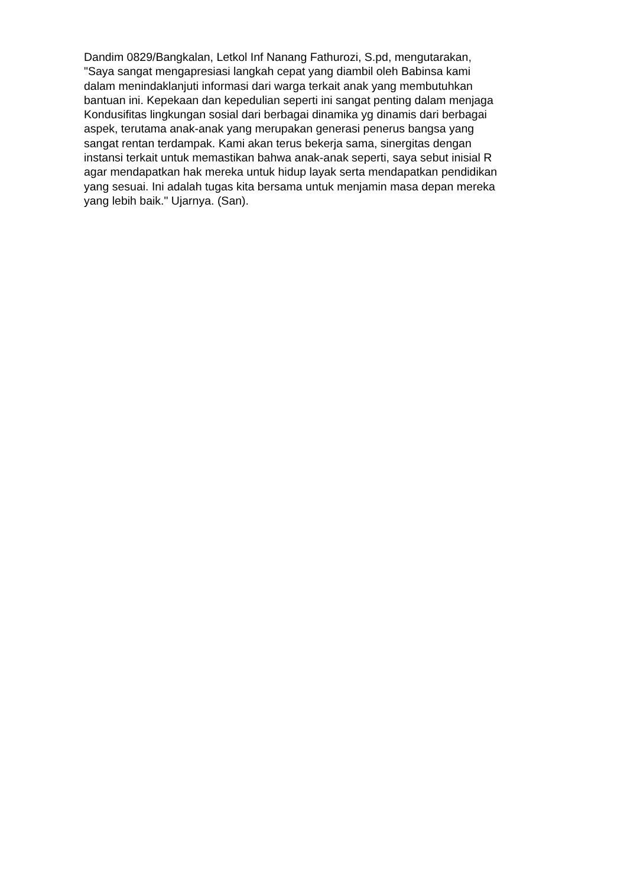Dandim 0829/Bangkalan, Letkol Inf Nanang Fathurozi, S.pd, mengutarakan,
"Saya sangat mengapresiasi langkah cepat yang diambil oleh Babinsa kami
dalam menindaklanjuti informasi dari warga terkait anak yang membutuhkan
bantuan ini. Kepekaan dan kepedulian seperti ini sangat penting dalam menjaga
Kondusifitas lingkungan sosial dari berbagai dinamika yg dinamis dari berbagai
aspek, terutama anak-anak yang merupakan generasi penerus bangsa yang
sangat rentan terdampak. Kami akan terus bekerja sama, sinergitas dengan
instansi terkait untuk memastikan bahwa anak-anak seperti, saya sebut inisial R
agar mendapatkan hak mereka untuk hidup layak serta mendapatkan pendidikan
yang sesuai. Ini adalah tugas kita bersama untuk menjamin masa depan mereka
yang lebih baik." Ujarnya. (San).